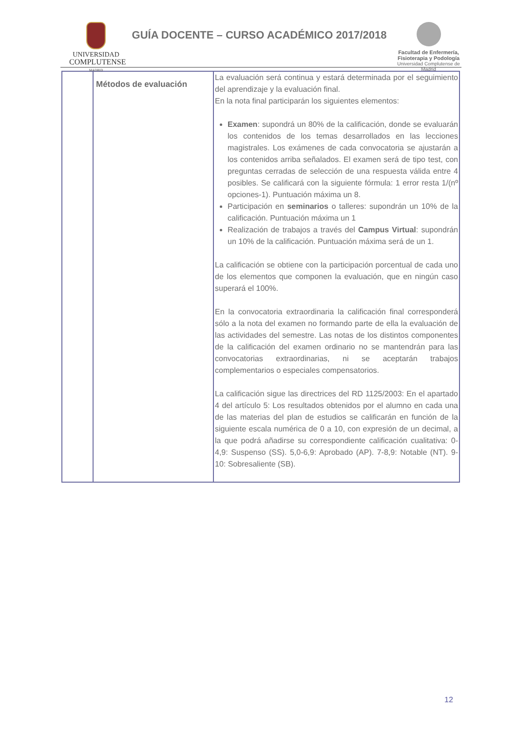UNIVERSIDAD
COMPLUTENSE
MADRID
GUÍA DOCENTE – CURSO ACADÉMICO 2017/2018
Facultad de Enfermería,
Fisioterapia y Podología
Universidad Complutense de Madrid
| | Métodos de evaluación | La evaluación será continua y estará determinada por el seguimiento del aprendizaje y la evaluación final. En la nota final participarán los siguientes elementos: Examen : supondrá un 80% de la calificación, donde se evaluarán los contenidos de los temas desarrollados en las lecciones magistrales. Los exámenes de cada convocatoria se ajustarán a los contenidos arriba señalados. El examen será de tipo test, con preguntas cerradas de selección de una respuesta válida entre 4 posibles. Se calificará con la siguiente fórmula: 1 error resta 1/(nº opciones-1). Puntuación máxima un 8. Participación en seminarios o talleres: supondrán un 10% de la calificación. Puntuación máxima un 1 Realización de trabajos a través del Campus Virtual : supondrán un 10% de la calificación. Puntuación máxima será de un 1. La calificación se obtiene con la participación porcentual de cada uno de los elementos que componen la evaluación, que en ningún caso superará el 100%. En la convocatoria extraordinaria la calificación final corresponderá sólo a la nota del examen no formando parte de ella la evaluación de las actividades del semestre. Las notas de los distintos componentes de la calificación del examen ordinario no se mantendrán para las convocatorias extraordinarias, ni se aceptarán trabajos complementarios o especiales compensatorios. La calificación sigue las directrices del RD 1125/2003: En el apartado 4 del artículo 5: Los resultados obtenidos por el alumno en cada una de las materias del plan de estudios se calificarán en función de la siguiente escala numérica de 0 a 10, con expresión de un decimal, a la que podrá añadirse su correspondiente calificación cualitativa: 0-4,9: Suspenso (SS). 5,0-6,9: Aprobado (AP). 7-8,9: Notable (NT). 9-10: Sobresaliente (SB). |
12